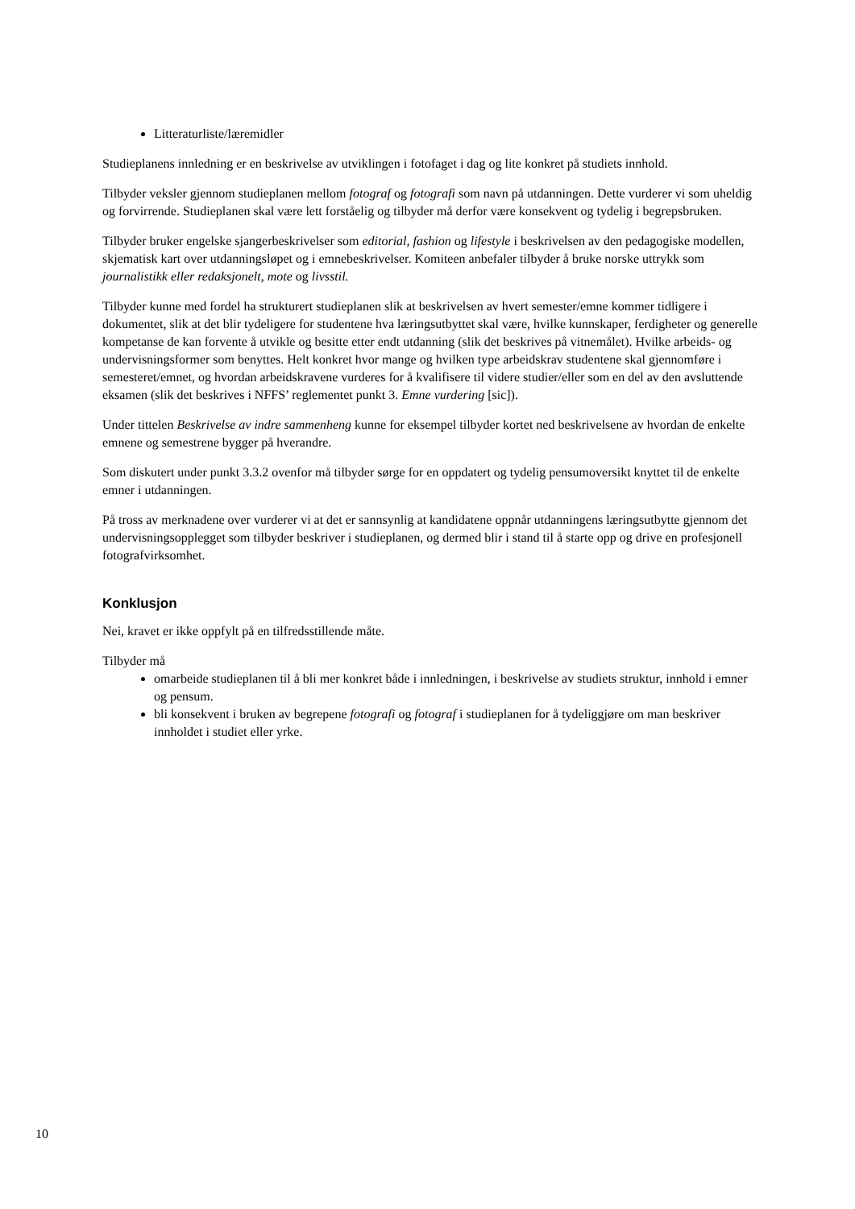Litteraturliste/læremidler
Studieplanens innledning er en beskrivelse av utviklingen i fotofaget i dag og lite konkret på studiets innhold.
Tilbyder veksler gjennom studieplanen mellom fotograf og fotografi som navn på utdanningen. Dette vurderer vi som uheldig og forvirrende. Studieplanen skal være lett forståelig og tilbyder må derfor være konsekvent og tydelig i begrepsbruken.
Tilbyder bruker engelske sjangerbeskrivelser som editorial, fashion og lifestyle i beskrivelsen av den pedagogiske modellen, skjematisk kart over utdanningsløpet og i emnebeskrivelser. Komiteen anbefaler tilbyder å bruke norske uttrykk som journalistikk eller redaksjonelt, mote og livsstil.
Tilbyder kunne med fordel ha strukturert studieplanen slik at beskrivelsen av hvert semester/emne kommer tidligere i dokumentet, slik at det blir tydeligere for studentene hva læringsutbyttet skal være, hvilke kunnskaper, ferdigheter og generelle kompetanse de kan forvente å utvikle og besitte etter endt utdanning (slik det beskrives på vitnemålet). Hvilke arbeids- og undervisningsformer som benyttes. Helt konkret hvor mange og hvilken type arbeidskrav studentene skal gjennomføre i semesteret/emnet, og hvordan arbeidskravene vurderes for å kvalifisere til videre studier/eller som en del av den avsluttende eksamen (slik det beskrives i NFFS’ reglementet punkt 3. Emne vurdering [sic]).
Under tittelen Beskrivelse av indre sammenheng kunne for eksempel tilbyder kortet ned beskrivelsene av hvordan de enkelte emnene og semestrene bygger på hverandre.
Som diskutert under punkt 3.3.2 ovenfor må tilbyder sørge for en oppdatert og tydelig pensumoversikt knyttet til de enkelte emner i utdanningen.
På tross av merknadene over vurderer vi at det er sannsynlig at kandidatene oppnår utdanningens læringsutbytte gjennom det undervisningsopplegget som tilbyder beskriver i studieplanen, og dermed blir i stand til å starte opp og drive en profesjonell fotografvirksomhet.
Konklusjon
Nei, kravet er ikke oppfylt på en tilfredsstillende måte.
Tilbyder må
omarbeide studieplanen til å bli mer konkret både i innledningen, i beskrivelse av studiets struktur, innhold i emner og pensum.
bli konsekvent i bruken av begrepene fotografi og fotograf i studieplanen for å tydeliggjøre om man beskriver innholdet i studiet eller yrke.
10